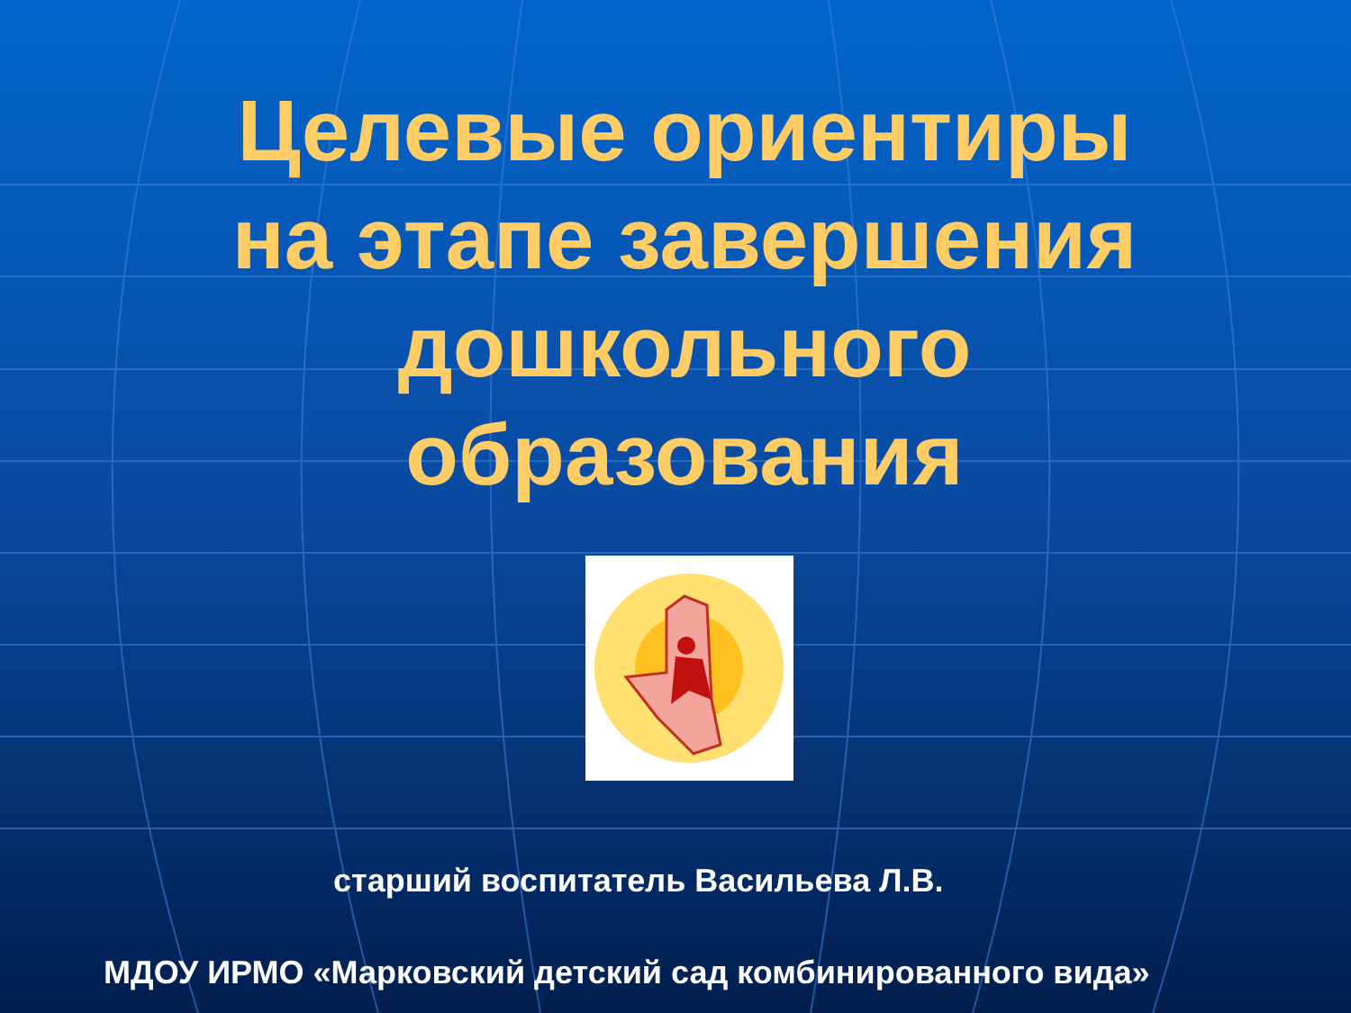Целевые ориентиры
на этапе завершения
дошкольного
образования
старший воспитатель Васильева Л.В.
МДОУ ИРМО «Марковский детский сад комбинированного вида»